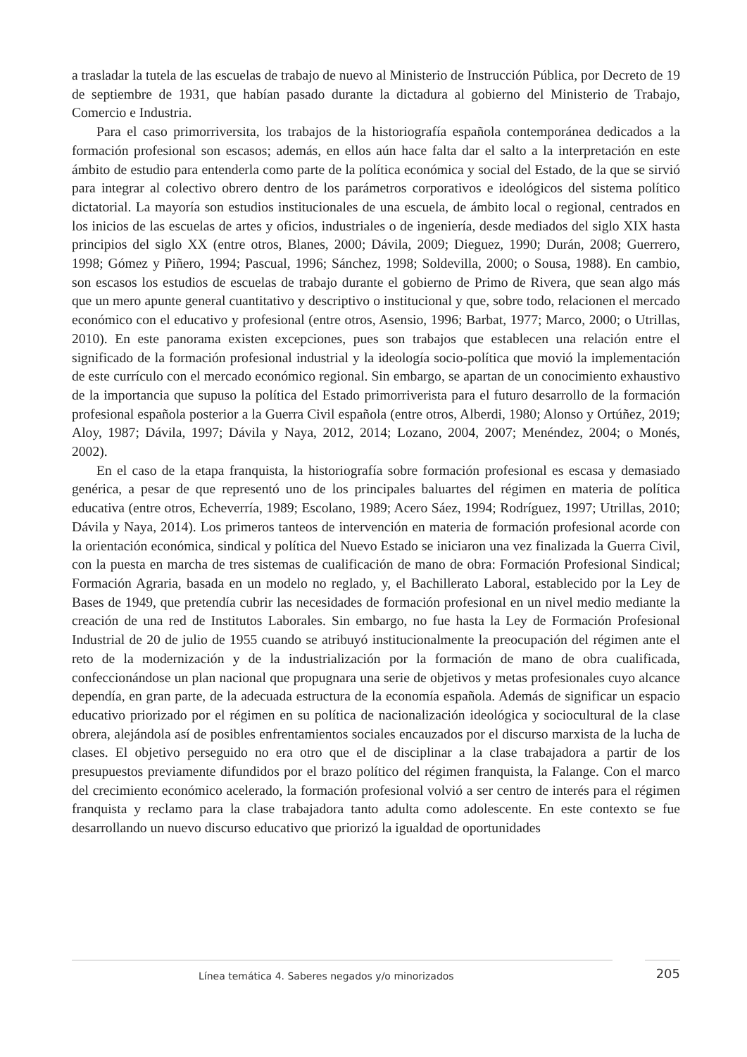a trasladar la tutela de las escuelas de trabajo de nuevo al Ministerio de Instrucción Pública, por Decreto de 19 de septiembre de 1931, que habían pasado durante la dictadura al gobierno del Ministerio de Trabajo, Comercio e Industria.
Para el caso primorriversita, los trabajos de la historiografía española contemporánea dedicados a la formación profesional son escasos; además, en ellos aún hace falta dar el salto a la interpretación en este ámbito de estudio para entenderla como parte de la política económica y social del Estado, de la que se sirvió para integrar al colectivo obrero dentro de los parámetros corporativos e ideológicos del sistema político dictatorial. La mayoría son estudios institucionales de una escuela, de ámbito local o regional, centrados en los inicios de las escuelas de artes y oficios, industriales o de ingeniería, desde mediados del siglo XIX hasta principios del siglo XX (entre otros, Blanes, 2000; Dávila, 2009; Dieguez, 1990; Durán, 2008; Guerrero, 1998; Gómez y Piñero, 1994; Pascual, 1996; Sánchez, 1998; Soldevilla, 2000; o Sousa, 1988). En cambio, son escasos los estudios de escuelas de trabajo durante el gobierno de Primo de Rivera, que sean algo más que un mero apunte general cuantitativo y descriptivo o institucional y que, sobre todo, relacionen el mercado económico con el educativo y profesional (entre otros, Asensio, 1996; Barbat, 1977; Marco, 2000; o Utrillas, 2010). En este panorama existen excepciones, pues son trabajos que establecen una relación entre el significado de la formación profesional industrial y la ideología socio-política que movió la implementación de este currículo con el mercado económico regional. Sin embargo, se apartan de un conocimiento exhaustivo de la importancia que supuso la política del Estado primorriverista para el futuro desarrollo de la formación profesional española posterior a la Guerra Civil española (entre otros, Alberdi, 1980; Alonso y Ortúñez, 2019; Aloy, 1987; Dávila, 1997; Dávila y Naya, 2012, 2014; Lozano, 2004, 2007; Menéndez, 2004; o Monés, 2002).
En el caso de la etapa franquista, la historiografía sobre formación profesional es escasa y demasiado genérica, a pesar de que representó uno de los principales baluartes del régimen en materia de política educativa (entre otros, Echeverría, 1989; Escolano, 1989; Acero Sáez, 1994; Rodríguez, 1997; Utrillas, 2010; Dávila y Naya, 2014). Los primeros tanteos de intervención en materia de formación profesional acorde con la orientación económica, sindical y política del Nuevo Estado se iniciaron una vez finalizada la Guerra Civil, con la puesta en marcha de tres sistemas de cualificación de mano de obra: Formación Profesional Sindical; Formación Agraria, basada en un modelo no reglado, y, el Bachillerato Laboral, establecido por la Ley de Bases de 1949, que pretendía cubrir las necesidades de formación profesional en un nivel medio mediante la creación de una red de Institutos Laborales. Sin embargo, no fue hasta la Ley de Formación Profesional Industrial de 20 de julio de 1955 cuando se atribuyó institucionalmente la preocupación del régimen ante el reto de la modernización y de la industrialización por la formación de mano de obra cualificada, confeccionándose un plan nacional que propugnara una serie de objetivos y metas profesionales cuyo alcance dependía, en gran parte, de la adecuada estructura de la economía española. Además de significar un espacio educativo priorizado por el régimen en su política de nacionalización ideológica y sociocultural de la clase obrera, alejándola así de posibles enfrentamientos sociales encauzados por el discurso marxista de la lucha de clases. El objetivo perseguido no era otro que el de disciplinar a la clase trabajadora a partir de los presupuestos previamente difundidos por el brazo político del régimen franquista, la Falange. Con el marco del crecimiento económico acelerado, la formación profesional volvió a ser centro de interés para el régimen franquista y reclamo para la clase trabajadora tanto adulta como adolescente. En este contexto se fue desarrollando un nuevo discurso educativo que priorizó la igualdad de oportunidades
Línea temática 4. Saberes negados y/o minorizados 205